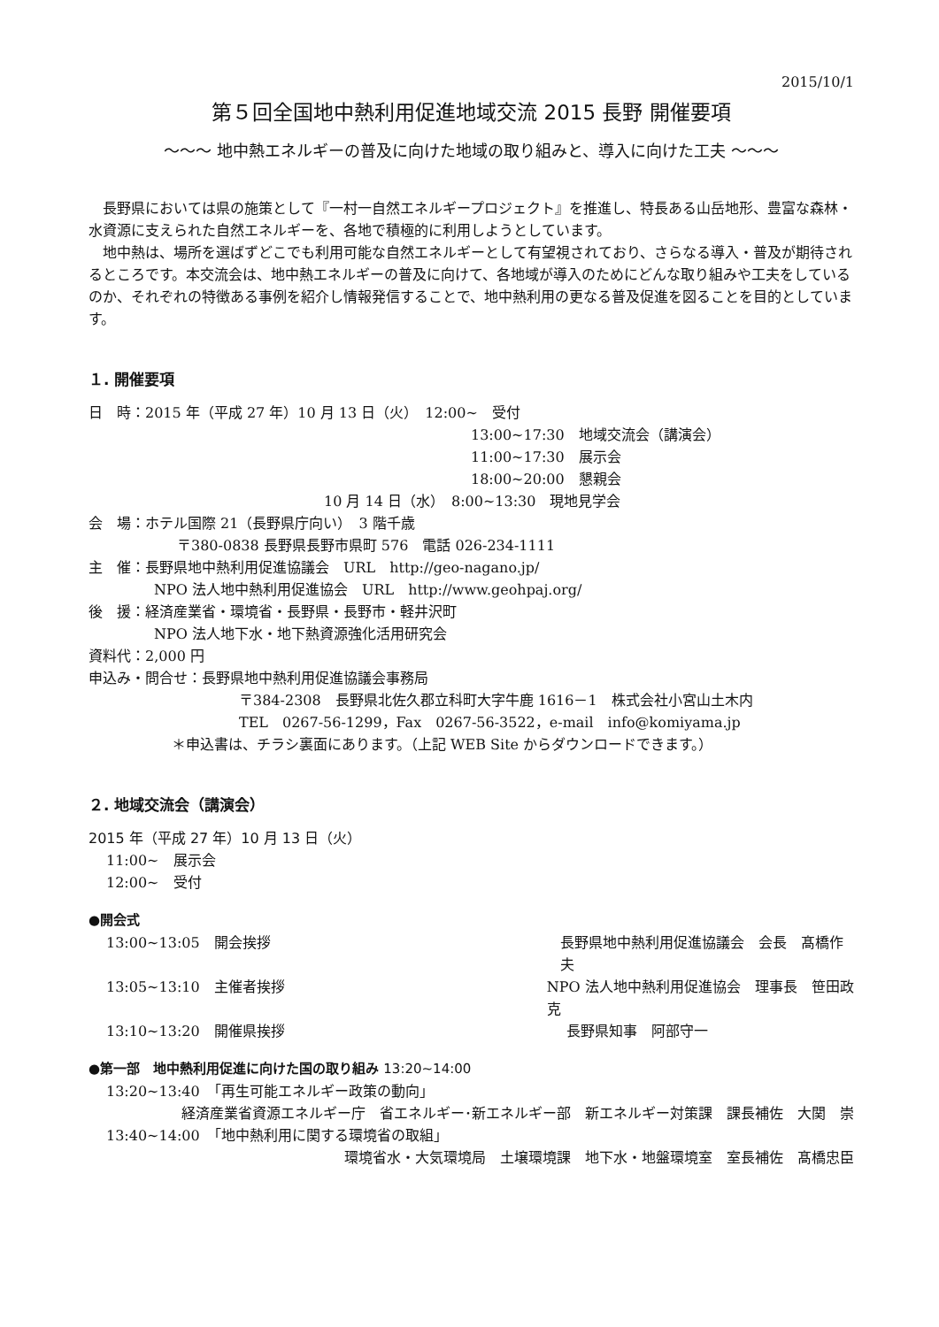2015/10/1
第５回全国地中熱利用促進地域交流 2015 長野 開催要項
～～～ 地中熱エネルギーの普及に向けた地域の取り組みと、導入に向けた工夫 ～～～
長野県においては県の施策として『一村一自然エネルギープロジェクト』を推進し、特長ある山岳地形、豊富な森林・水資源に支えられた自然エネルギーを、各地で積極的に利用しようとしています。
地中熱は、場所を選ばずどこでも利用可能な自然エネルギーとして有望視されており、さらなる導入・普及が期待されるところです。本交流会は、地中熱エネルギーの普及に向けて、各地域が導入のためにどんな取り組みや工夫をしているのか、それぞれの特徴ある事例を紹介し情報発信することで、地中熱利用の更なる普及促進を図ることを目的としています。
１. 開催要項
日　時：2015 年（平成 27 年）10 月 13 日（火）　12:00~　受付
13:00~17:30　地域交流会（講演会）
11:00~17:30　展示会
18:00~20:00　懇親会
10 月 14 日（水）　8:00~13:30　現地見学会
会　場：ホテル国際 21（長野県庁向い）　3 階千歳
〒380-0838 長野県長野市県町 576　電話 026-234-1111
主　催：長野県地中熱利用促進協議会　URL　http://geo-nagano.jp/
NPO 法人地中熱利用促進協会　URL　http://www.geohpaj.org/
後　援：経済産業省・環境省・長野県・長野市・軽井沢町
NPO 法人地下水・地下熱資源強化活用研究会
資料代：2,000 円
申込み・問合せ：長野県地中熱利用促進協議会事務局
〒384-2308　長野県北佐久郡立科町大字牛鹿 1616－1　株式会社小宮山土木内
TEL　0267-56-1299，Fax　0267-56-3522，e-mail　info@komiyama.jp
＊申込書は、チラシ裏面にあります。（上記 WEB Site からダウンロードできます。）
２. 地域交流会（講演会）
2015 年（平成 27 年）10 月 13 日（火）
11:00~　展示会
12:00~　受付
●開会式
13:00~13:05　開会挨拶 長野県地中熱利用促進協議会　会長　髙橋作夫
13:05~13:10　主催者挨拶 NPO 法人地中熱利用促進協会　理事長　笹田政克
13:10~13:20　開催県挨拶 長野県知事　阿部守一
●第一部　地中熱利用促進に向けた国の取り組み 13:20~14:00
13:20~13:40　「再生可能エネルギー政策の動向」
経済産業省資源エネルギー庁　省エネルギー･新エネルギー部　新エネルギー対策課　課長補佐　大関　崇
13:40~14:00　「地中熱利用に関する環境省の取組」
環境省水・大気環境局　土壌環境課　地下水・地盤環境室　室長補佐　髙橋忠臣